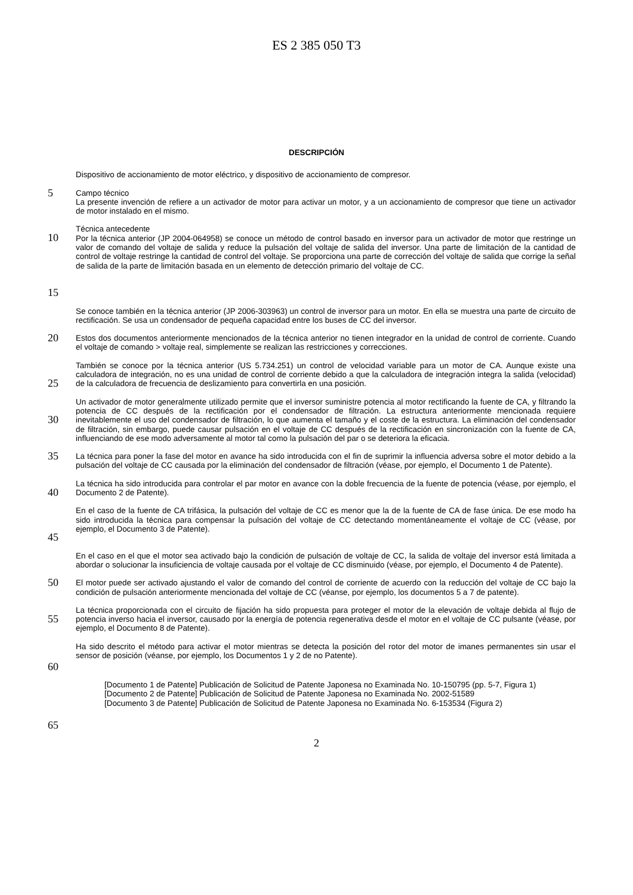ES 2 385 050 T3
DESCRIPCIÓN
Dispositivo de accionamiento de motor eléctrico, y dispositivo de accionamiento de compresor.
5
Campo técnico
La presente invención de refiere a un activador de motor para activar un motor, y a un accionamiento de compresor que tiene un activador de motor instalado en el mismo.
10
15
Técnica antecedente
Por la técnica anterior (JP 2004-064958) se conoce un método de control basado en inversor para un activador de motor que restringe un valor de comando del voltaje de salida y reduce la pulsación del voltaje de salida del inversor. Una parte de limitación de la cantidad de control de voltaje restringe la cantidad de control del voltaje. Se proporciona una parte de corrección del voltaje de salida que corrige la señal de salida de la parte de limitación basada en un elemento de detección primario del voltaje de CC.
Se conoce también en la técnica anterior (JP 2006-303963) un control de inversor para un motor. En ella se muestra una parte de circuito de rectificación. Se usa un condensador de pequeña capacidad entre los buses de CC del inversor.
20
Estos dos documentos anteriormente mencionados de la técnica anterior no tienen integrador en la unidad de control de corriente. Cuando el voltaje de comando > voltaje real, simplemente se realizan las restricciones y correcciones.
25
También se conoce por la técnica anterior (US 5.734.251) un control de velocidad variable para un motor de CA. Aunque existe una calculadora de integración, no es una unidad de control de corriente debido a que la calculadora de integración integra la salida (velocidad) de la calculadora de frecuencia de deslizamiento para convertirla en una posición.
30
Un activador de motor generalmente utilizado permite que el inversor suministre potencia al motor rectificando la fuente de CA, y filtrando la potencia de CC después de la rectificación por el condensador de filtración. La estructura anteriormente mencionada requiere inevitablemente el uso del condensador de filtración, lo que aumenta el tamaño y el coste de la estructura. La eliminación del condensador de filtración, sin embargo, puede causar pulsación en el voltaje de CC después de la rectificación en sincronización con la fuente de CA, influenciando de ese modo adversamente al motor tal como la pulsación del par o se deteriora la eficacia.
35
La técnica para poner la fase del motor en avance ha sido introducida con el fin de suprimir la influencia adversa sobre el motor debido a la pulsación del voltaje de CC causada por la eliminación del condensador de filtración (véase, por ejemplo, el Documento 1 de Patente).
40
La técnica ha sido introducida para controlar el par motor en avance con la doble frecuencia de la fuente de potencia (véase, por ejemplo, el Documento 2 de Patente).
45
En el caso de la fuente de CA trifásica, la pulsación del voltaje de CC es menor que la de la fuente de CA de fase única. De ese modo ha sido introducida la técnica para compensar la pulsación del voltaje de CC detectando momentáneamente el voltaje de CC (véase, por ejemplo, el Documento 3 de Patente).
En el caso en el que el motor sea activado bajo la condición de pulsación de voltaje de CC, la salida de voltaje del inversor está limitada a abordar o solucionar la insuficiencia de voltaje causada por el voltaje de CC disminuido (véase, por ejemplo, el Documento 4 de Patente).
50
El motor puede ser activado ajustando el valor de comando del control de corriente de acuerdo con la reducción del voltaje de CC bajo la condición de pulsación anteriormente mencionada del voltaje de CC (véanse, por ejemplo, los documentos 5 a 7 de patente).
55
La técnica proporcionada con el circuito de fijación ha sido propuesta para proteger el motor de la elevación de voltaje debida al flujo de potencia inverso hacia el inversor, causado por la energía de potencia regenerativa desde el motor en el voltaje de CC pulsante (véase, por ejemplo, el Documento 8 de Patente).
60
Ha sido descrito el método para activar el motor mientras se detecta la posición del rotor del motor de imanes permanentes sin usar el sensor de posición (véanse, por ejemplo, los Documentos 1 y 2 de no Patente).
65
[Documento 1 de Patente] Publicación de Solicitud de Patente Japonesa no Examinada No. 10-150795 (pp. 5-7, Figura 1)
[Documento 2 de Patente] Publicación de Solicitud de Patente Japonesa no Examinada No. 2002-51589
[Documento 3 de Patente] Publicación de Solicitud de Patente Japonesa no Examinada No. 6-153534 (Figura 2)
2